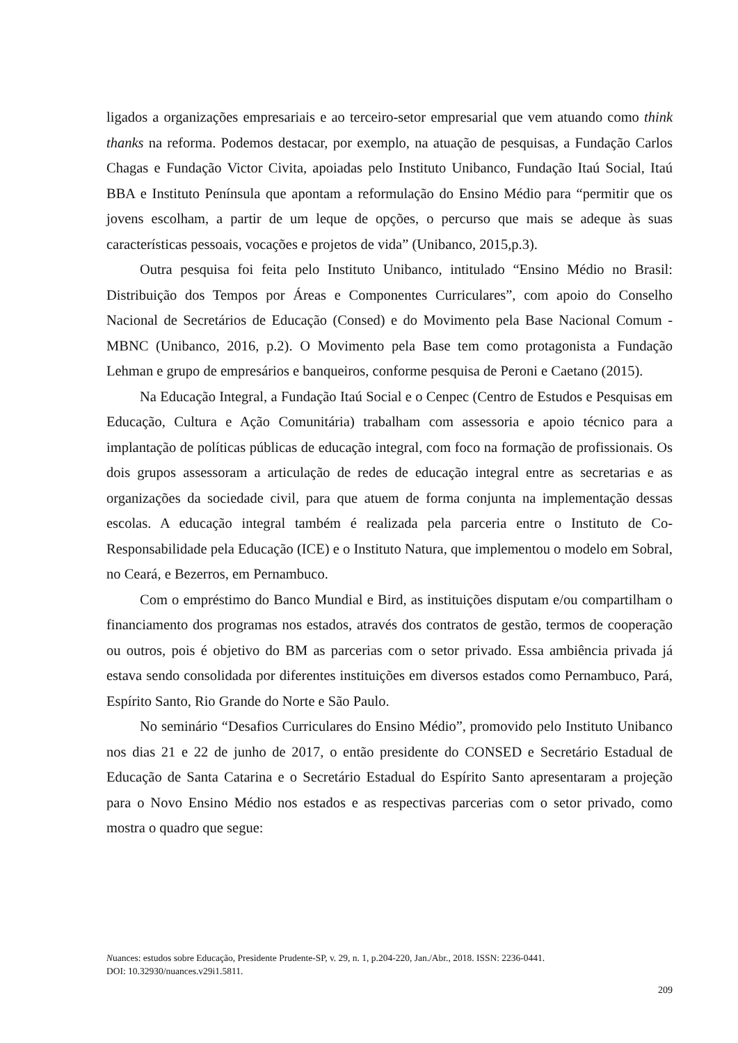ligados a organizações empresariais e ao terceiro-setor empresarial que vem atuando como think thanks na reforma. Podemos destacar, por exemplo, na atuação de pesquisas, a Fundação Carlos Chagas e Fundação Victor Civita, apoiadas pelo Instituto Unibanco, Fundação Itaú Social, Itaú BBA e Instituto Península que apontam a reformulação do Ensino Médio para “permitir que os jovens escolham, a partir de um leque de opções, o percurso que mais se adeque às suas características pessoais, vocações e projetos de vida” (Unibanco, 2015,p.3).
Outra pesquisa foi feita pelo Instituto Unibanco, intitulado “Ensino Médio no Brasil: Distribuição dos Tempos por Áreas e Componentes Curriculares”, com apoio do Conselho Nacional de Secretários de Educação (Consed) e do Movimento pela Base Nacional Comum - MBNC (Unibanco, 2016, p.2). O Movimento pela Base tem como protagonista a Fundação Lehman e grupo de empresários e banqueiros, conforme pesquisa de Peroni e Caetano (2015).
Na Educação Integral, a Fundação Itaú Social e o Cenpec (Centro de Estudos e Pesquisas em Educação, Cultura e Ação Comunitária) trabalham com assessoria e apoio técnico para a implantação de políticas públicas de educação integral, com foco na formação de profissionais. Os dois grupos assessoram a articulação de redes de educação integral entre as secretarias e as organizações da sociedade civil, para que atuem de forma conjunta na implementação dessas escolas. A educação integral também é realizada pela parceria entre o Instituto de Co-Responsabilidade pela Educação (ICE) e o Instituto Natura, que implementou o modelo em Sobral, no Ceará, e Bezerros, em Pernambuco.
Com o empréstimo do Banco Mundial e Bird, as instituições disputam e/ou compartilham o financiamento dos programas nos estados, através dos contratos de gestão, termos de cooperação ou outros, pois é objetivo do BM as parcerias com o setor privado. Essa ambiência privada já estava sendo consolidada por diferentes instituições em diversos estados como Pernambuco, Pará, Espírito Santo, Rio Grande do Norte e São Paulo.
No seminário “Desafios Curriculares do Ensino Médio”, promovido pelo Instituto Unibanco nos dias 21 e 22 de junho de 2017, o então presidente do CONSED e Secretário Estadual de Educação de Santa Catarina e o Secretário Estadual do Espírito Santo apresentaram a projeção para o Novo Ensino Médio nos estados e as respectivas parcerias com o setor privado, como mostra o quadro que segue:
Nuances: estudos sobre Educação, Presidente Prudente-SP, v. 29, n. 1, p.204-220, Jan./Abr., 2018. ISSN: 2236-0441.
DOI: 10.32930/nuances.v29i1.5811.
209